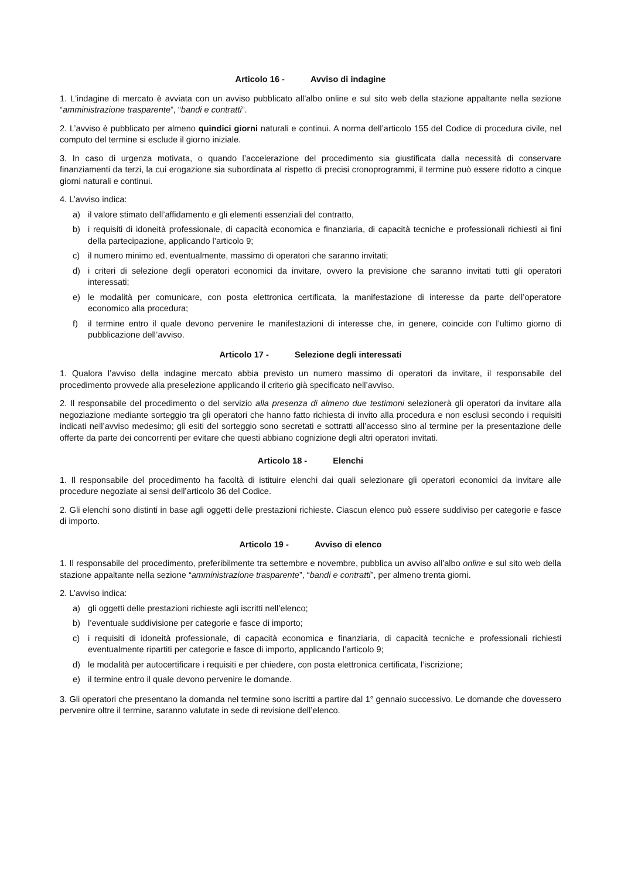Articolo 16 - Avviso di indagine
1. L'indagine di mercato è avviata con un avviso pubblicato all'albo online e sul sito web della stazione appaltante nella sezione “amministrazione trasparente”, “bandi e contratti”.
2. L’avviso è pubblicato per almeno quindici giorni naturali e continui. A norma dell’articolo 155 del Codice di procedura civile, nel computo del termine si esclude il giorno iniziale.
3. In caso di urgenza motivata, o quando l’accelerazione del procedimento sia giustificata dalla necessità di conservare finanziamenti da terzi, la cui erogazione sia subordinata al rispetto di precisi cronoprogrammi, il termine può essere ridotto a cinque giorni naturali e continui.
4. L’avviso indica:
a) il valore stimato dell’affidamento e gli elementi essenziali del contratto,
b) i requisiti di idoneità professionale, di capacità economica e finanziaria, di capacità tecniche e professionali richiesti ai fini della partecipazione, applicando l’articolo 9;
c) il numero minimo ed, eventualmente, massimo di operatori che saranno invitati;
d) i criteri di selezione degli operatori economici da invitare, ovvero la previsione che saranno invitati tutti gli operatori interessati;
e) le modalità per comunicare, con posta elettronica certificata, la manifestazione di interesse da parte dell’operatore economico alla procedura;
f) il termine entro il quale devono pervenire le manifestazioni di interesse che, in genere, coincide con l’ultimo giorno di pubblicazione dell’avviso.
Articolo 17 - Selezione degli interessati
1. Qualora l’avviso della indagine mercato abbia previsto un numero massimo di operatori da invitare, il responsabile del procedimento provvede alla preselezione applicando il criterio già specificato nell’avviso.
2. Il responsabile del procedimento o del servizio alla presenza di almeno due testimoni selezionerà gli operatori da invitare alla negoziazione mediante sorteggio tra gli operatori che hanno fatto richiesta di invito alla procedura e non esclusi secondo i requisiti indicati nell’avviso medesimo; gli esiti del sorteggio sono secretati e sottratti all’accesso sino al termine per la presentazione delle offerte da parte dei concorrenti per evitare che questi abbiano cognizione degli altri operatori invitati.
Articolo 18 - Elenchi
1. Il responsabile del procedimento ha facoltà di istituire elenchi dai quali selezionare gli operatori economici da invitare alle procedure negoziate ai sensi dell’articolo 36 del Codice.
2. Gli elenchi sono distinti in base agli oggetti delle prestazioni richieste. Ciascun elenco può essere suddiviso per categorie e fasce di importo.
Articolo 19 - Avviso di elenco
1. Il responsabile del procedimento, preferibilmente tra settembre e novembre, pubblica un avviso all’albo online e sul sito web della stazione appaltante nella sezione “amministrazione trasparente”, “bandi e contratti”, per almeno trenta giorni.
2. L’avviso indica:
a) gli oggetti delle prestazioni richieste agli iscritti nell’elenco;
b) l’eventuale suddivisione per categorie e fasce di importo;
c) i requisiti di idoneità professionale, di capacità economica e finanziaria, di capacità tecniche e professionali richiesti eventualmente ripartiti per categorie e fasce di importo, applicando l’articolo 9;
d) le modalità per autocertificare i requisiti e per chiedere, con posta elettronica certificata, l’iscrizione;
e) il termine entro il quale devono pervenire le domande.
3. Gli operatori che presentano la domanda nel termine sono iscritti a partire dal 1° gennaio successivo. Le domande che dovessero pervenire oltre il termine, saranno valutate in sede di revisione dell’elenco.